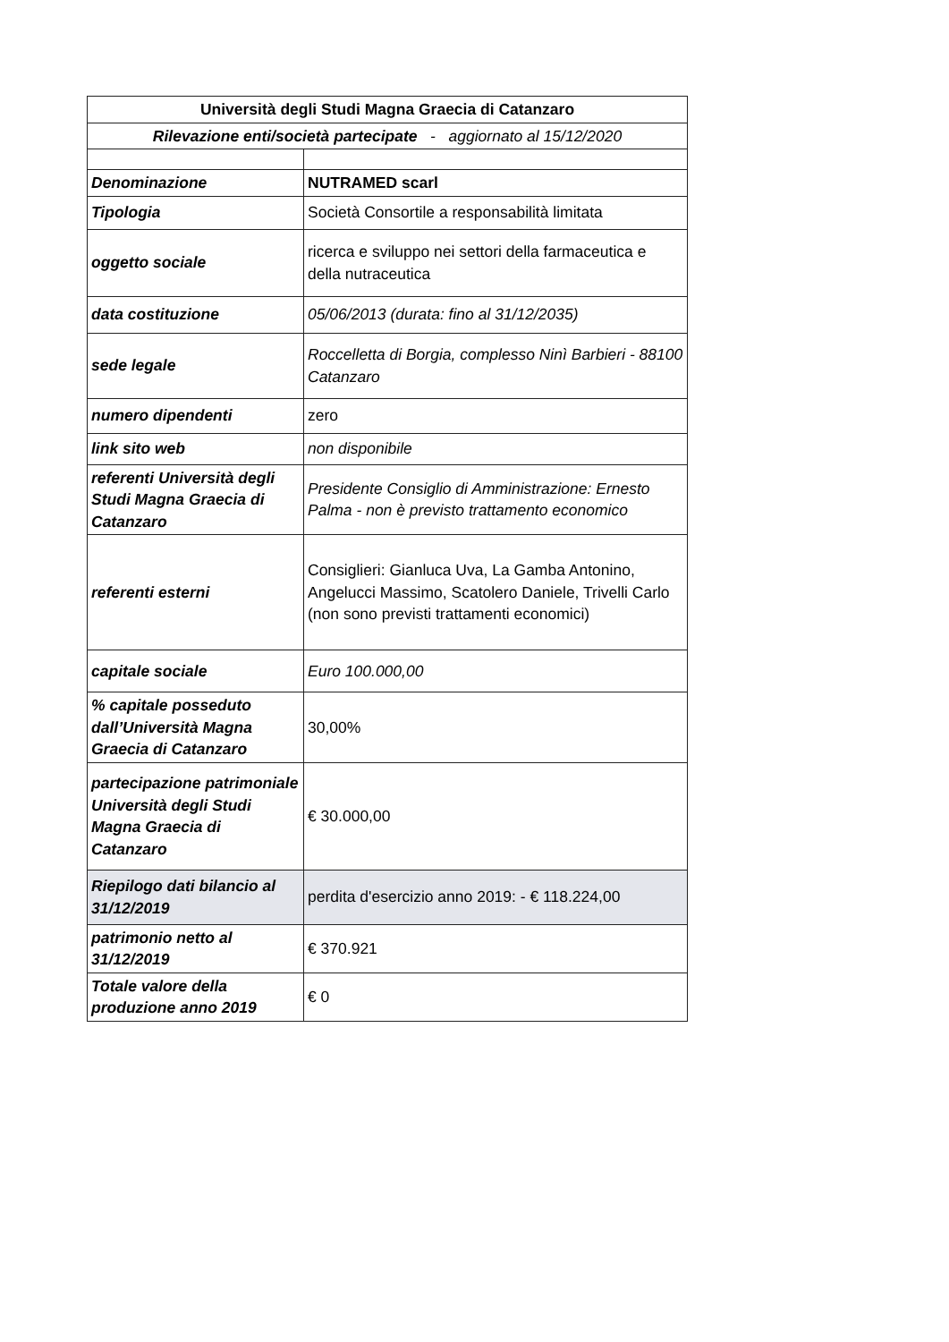| Università degli Studi Magna Graecia di Catanzaro | |
| Rilevazione enti/società partecipate - aggiornato al 15/12/2020 | |
| Denominazione | NUTRAMED scarl |
| Tipologia | Società Consortile a responsabilità limitata |
| oggetto sociale | ricerca e sviluppo nei settori della farmaceutica e della nutraceutica |
| data costituzione | 05/06/2013 (durata: fino al 31/12/2035) |
| sede legale | Roccelletta di Borgia, complesso Ninì Barbieri - 88100 Catanzaro |
| numero dipendenti | zero |
| link sito web | non disponibile |
| referenti Università degli Studi Magna Graecia di Catanzaro | Presidente Consiglio di Amministrazione: Ernesto Palma - non è previsto trattamento economico |
| referenti esterni | Consiglieri: Gianluca Uva, La Gamba Antonino, Angelucci Massimo, Scatolero Daniele, Trivelli Carlo (non sono previsti trattamenti economici) |
| capitale sociale | Euro 100.000,00 |
| % capitale posseduto dall’Università Magna Graecia di Catanzaro | 30,00% |
| partecipazione patrimoniale Università degli Studi Magna Graecia di Catanzaro | € 30.000,00 |
| Riepilogo dati bilancio al 31/12/2019 | perdita d'esercizio anno 2019: - € 118.224,00 |
| patrimonio netto al 31/12/2019 | € 370.921 |
| Totale valore della produzione anno 2019 | € 0 |